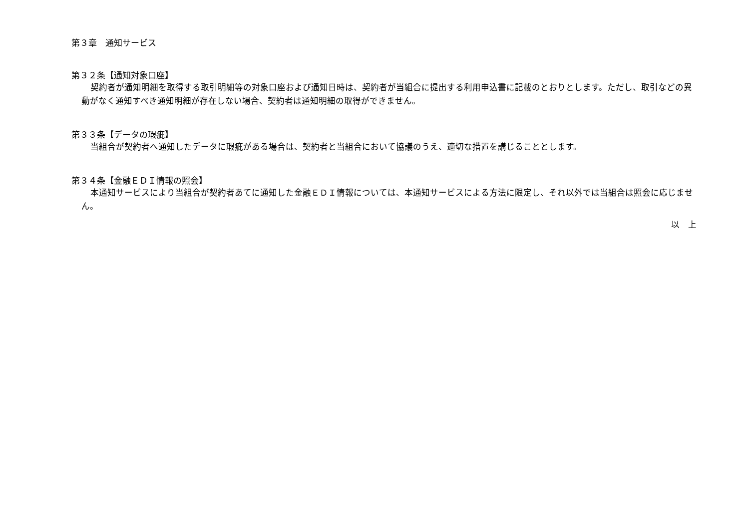第３章　通知サービス
第３２条【通知対象口座】
契約者が通知明細を取得する取引明細等の対象口座および通知日時は、契約者が当組合に提出する利用申込書に記載のとおりとします。ただし、取引などの異動がなく通知すべき通知明細が存在しない場合、契約者は通知明細の取得ができません。
第３３条【データの瑕疵】
当組合が契約者へ通知したデータに瑕疵がある場合は、契約者と当組合において協議のうえ、適切な措置を講じることとします。
第３４条【金融ＥＤＩ情報の照会】
本通知サービスにより当組合が契約者あてに通知した金融ＥＤＩ情報については、本通知サービスによる方法に限定し、それ以外では当組合は照会に応じません。
以　上